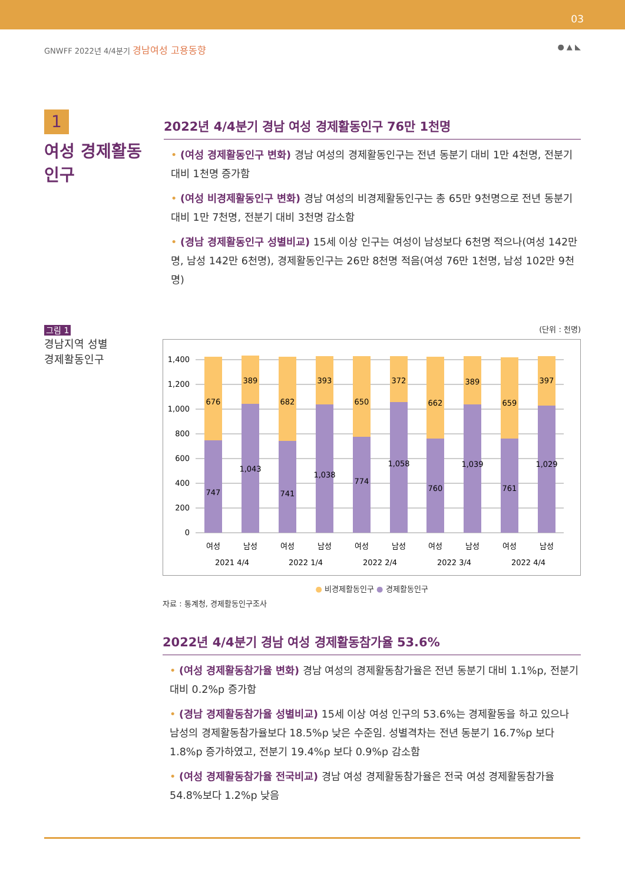03
GNWFF 2022년 4/4분기 경남여성 고용동향
● ▲ ◣
1
여성 경제활동
인구
2022년 4/4분기 경남 여성 경제활동인구 76만 1천명
• (여성 경제활동인구 변화) 경남 여성의 경제활동인구는 전년 동분기 대비 1만 4천명, 전분기 대비 1천명 증가함
• (여성 비경제활동인구 변화) 경남 여성의 비경제활동인구는 총 65만 9천명으로 전년 동분기 대비 1만 7천명, 전분기 대비 3천명 감소함
• (경남 경제활동인구 성별비교) 15세 이상 인구는 여성이 남성보다 6천명 적으나(여성 142만명, 남성 142만 6천명), 경제활동인구는 26만 8천명 적음(여성 76만 1천명, 남성 102만 9천명)
그림 1
경남지역 성별
경제활동인구
(단위 : 천명)
1,400
1,200
1,000
800
600
400
200
0
676
389
682
393
650
372
662
389
659
397
747
1,043
741
1,038
774
1,058
760
1,039
761
1,029
여성
남성
여성
남성
여성
남성
여성
남성
여성
남성
2021 4/4
2022 1/4
2022 2/4
2022 3/4
2022 4/4
● 비경제활동인구 ● 경제활동인구
자료 : 통계청, 경제활동인구조사
2022년 4/4분기 경남 여성 경제활동참가율 53.6%
• (여성 경제활동참가율 변화) 경남 여성의 경제활동참가율은 전년 동분기 대비 1.1%p, 전분기 대비 0.2%p 증가함
• (경남 경제활동참가율 성별비교) 15세 이상 여성 인구의 53.6%는 경제활동을 하고 있으나 남성의 경제활동참가율보다 18.5%p 낮은 수준임. 성별격차는 전년 동분기 16.7%p 보다 1.8%p 증가하였고, 전분기 19.4%p 보다 0.9%p 감소함
• (여성 경제활동참가율 전국비교) 경남 여성 경제활동참가율은 전국 여성 경제활동참가율 54.8%보다 1.2%p 낮음